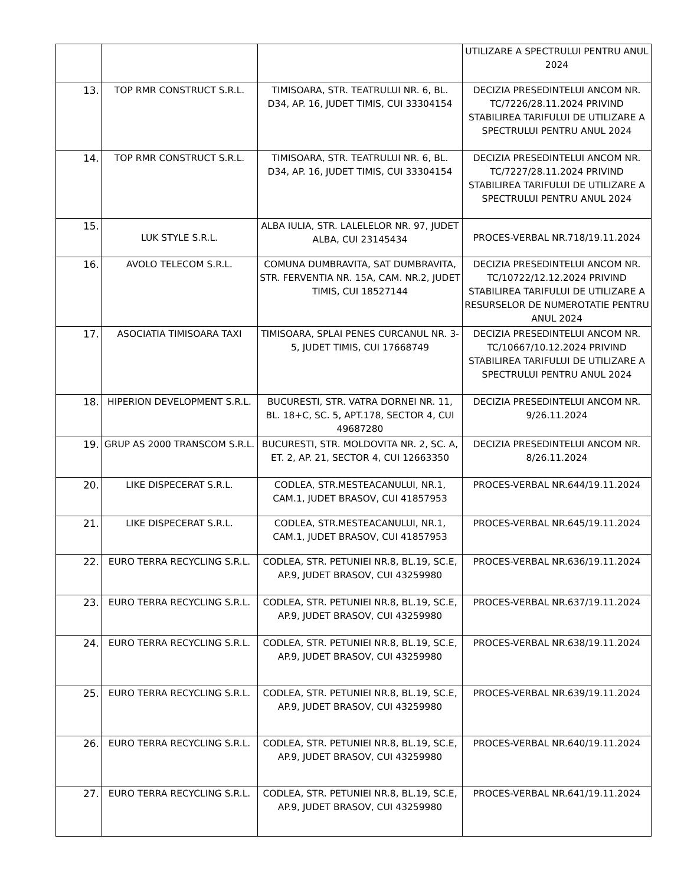| | | | UTILIZARE A SPECTRULUI PENTRU ANUL 2024 |
| 13. | TOP RMR CONSTRUCT S.R.L. | TIMISOARA, STR. TEATRULUI NR. 6, BL. D34, AP. 16, JUDET TIMIS, CUI 33304154 | DECIZIA PRESEDINTELUI ANCOM NR. TC/7226/28.11.2024 PRIVIND STABILIREA TARIFULUI DE UTILIZARE A SPECTRULUI PENTRU ANUL 2024 |
| 14. | TOP RMR CONSTRUCT S.R.L. | TIMISOARA, STR. TEATRULUI NR. 6, BL. D34, AP. 16, JUDET TIMIS, CUI 33304154 | DECIZIA PRESEDINTELUI ANCOM NR. TC/7227/28.11.2024 PRIVIND STABILIREA TARIFULUI DE UTILIZARE A SPECTRULUI PENTRU ANUL 2024 |
| 15. | LUK STYLE S.R.L. | ALBA IULIA, STR. LALELELOR NR. 97, JUDET ALBA, CUI 23145434 | PROCES-VERBAL NR.718/19.11.2024 |
| 16. | AVOLO TELECOM S.R.L. | COMUNA DUMBRAVITA, SAT DUMBRAVITA, STR. FERVENTIA NR. 15A, CAM. NR.2, JUDET TIMIS, CUI 18527144 | DECIZIA PRESEDINTELUI ANCOM NR. TC/10722/12.12.2024 PRIVIND STABILIREA TARIFULUI DE UTILIZARE A RESURSELOR DE NUMEROTATIE PENTRU ANUL 2024 |
| 17. | ASOCIATIA TIMISOARA TAXI | TIMISOARA, SPLAI PENES CURCANUL NR. 3-5, JUDET TIMIS, CUI 17668749 | DECIZIA PRESEDINTELUI ANCOM NR. TC/10667/10.12.2024 PRIVIND STABILIREA TARIFULUI DE UTILIZARE A SPECTRULUI PENTRU ANUL 2024 |
| 18. | HIPERION DEVELOPMENT S.R.L. | BUCURESTI, STR. VATRA DORNEI NR. 11, BL. 18+C, SC. 5, APT.178, SECTOR 4, CUI 49687280 | DECIZIA PRESEDINTELUI ANCOM NR. 9/26.11.2024 |
| 19. | GRUP AS 2000 TRANSCOM S.R.L. | BUCURESTI, STR. MOLDOVITA NR. 2, SC. A, ET. 2, AP. 21, SECTOR 4, CUI 12663350 | DECIZIA PRESEDINTELUI ANCOM NR. 8/26.11.2024 |
| 20. | LIKE DISPECERAT S.R.L. | CODLEA, STR.MESTEACANULUI, NR.1, CAM.1, JUDET BRASOV, CUI 41857953 | PROCES-VERBAL NR.644/19.11.2024 |
| 21. | LIKE DISPECERAT S.R.L. | CODLEA, STR.MESTEACANULUI, NR.1, CAM.1, JUDET BRASOV, CUI 41857953 | PROCES-VERBAL NR.645/19.11.2024 |
| 22. | EURO TERRA RECYCLING S.R.L. | CODLEA, STR. PETUNIEI NR.8, BL.19, SC.E, AP.9, JUDET BRASOV, CUI 43259980 | PROCES-VERBAL NR.636/19.11.2024 |
| 23. | EURO TERRA RECYCLING S.R.L. | CODLEA, STR. PETUNIEI NR.8, BL.19, SC.E, AP.9, JUDET BRASOV, CUI 43259980 | PROCES-VERBAL NR.637/19.11.2024 |
| 24. | EURO TERRA RECYCLING S.R.L. | CODLEA, STR. PETUNIEI NR.8, BL.19, SC.E, AP.9, JUDET BRASOV, CUI 43259980 | PROCES-VERBAL NR.638/19.11.2024 |
| 25. | EURO TERRA RECYCLING S.R.L. | CODLEA, STR. PETUNIEI NR.8, BL.19, SC.E, AP.9, JUDET BRASOV, CUI 43259980 | PROCES-VERBAL NR.639/19.11.2024 |
| 26. | EURO TERRA RECYCLING S.R.L. | CODLEA, STR. PETUNIEI NR.8, BL.19, SC.E, AP.9, JUDET BRASOV, CUI 43259980 | PROCES-VERBAL NR.640/19.11.2024 |
| 27. | EURO TERRA RECYCLING S.R.L. | CODLEA, STR. PETUNIEI NR.8, BL.19, SC.E, AP.9, JUDET BRASOV, CUI 43259980 | PROCES-VERBAL NR.641/19.11.2024 |